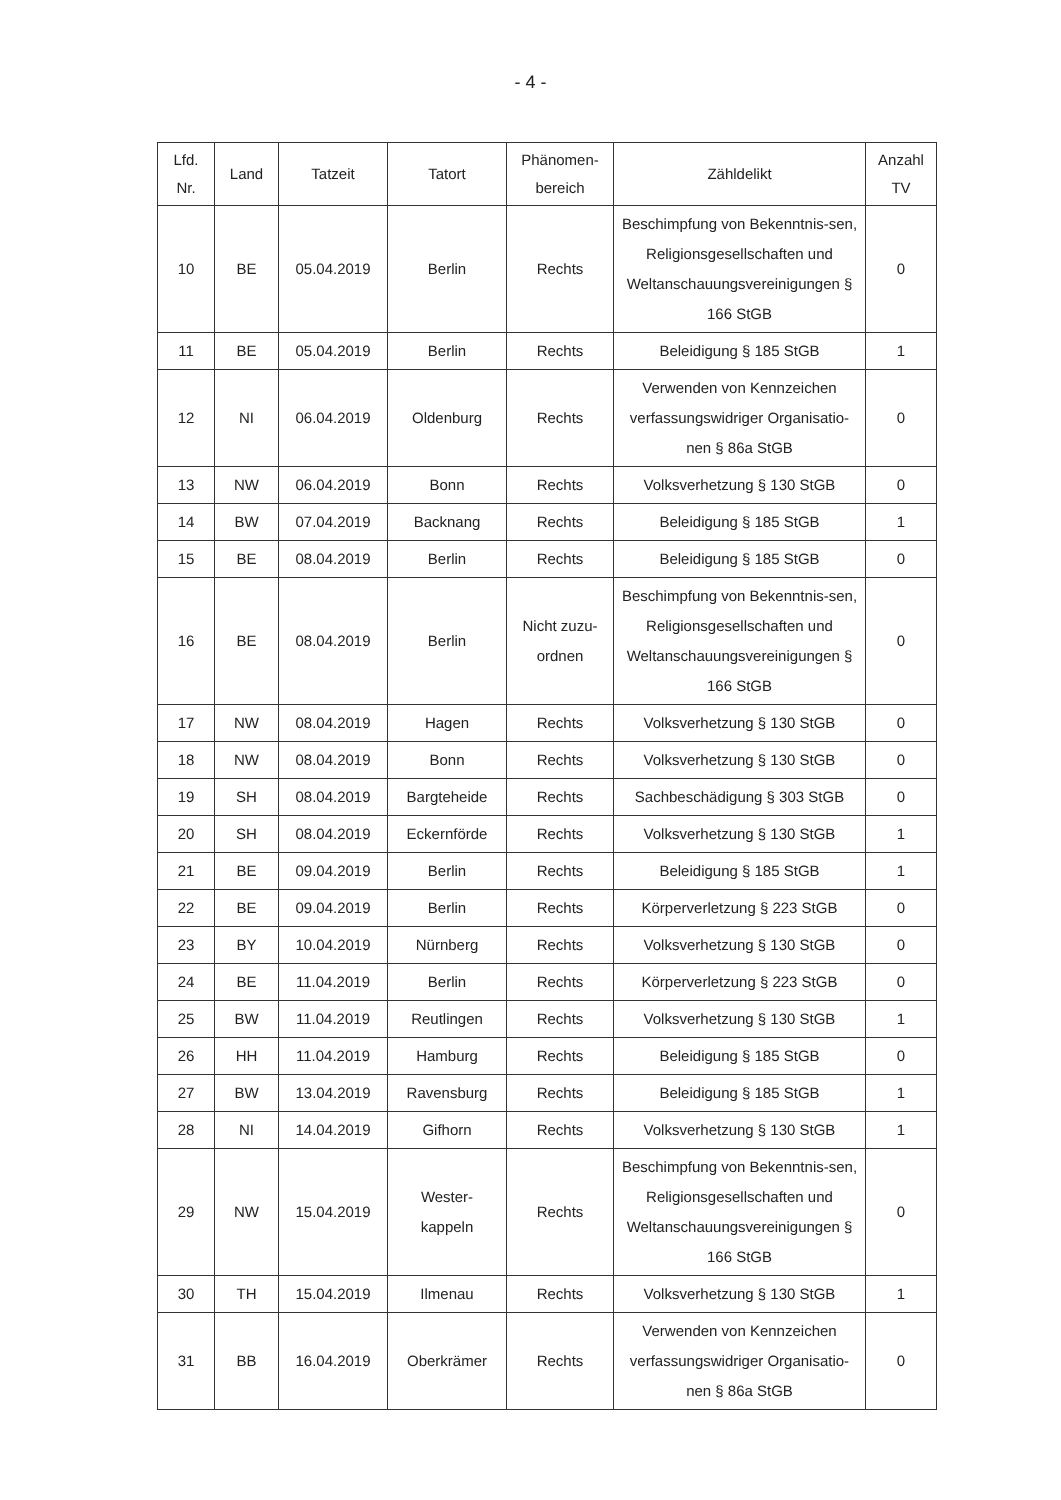- 4 -
| Lfd. Nr. | Land | Tatzeit | Tatort | Phänomen- bereich | Zähldelikt | Anzahl TV |
| --- | --- | --- | --- | --- | --- | --- |
| 10 | BE | 05.04.2019 | Berlin | Rechts | Beschimpfung von Bekenntnis-sen, Religionsgesellschaften und Weltanschauungsvereinigungen § 166 StGB | 0 |
| 11 | BE | 05.04.2019 | Berlin | Rechts | Beleidigung § 185 StGB | 1 |
| 12 | NI | 06.04.2019 | Oldenburg | Rechts | Verwenden von Kennzeichen verfassungswidriger Organisatio-nen § 86a StGB | 0 |
| 13 | NW | 06.04.2019 | Bonn | Rechts | Volksverhetzung § 130 StGB | 0 |
| 14 | BW | 07.04.2019 | Backnang | Rechts | Beleidigung § 185 StGB | 1 |
| 15 | BE | 08.04.2019 | Berlin | Rechts | Beleidigung § 185 StGB | 0 |
| 16 | BE | 08.04.2019 | Berlin | Nicht zuzu- ordnen | Beschimpfung von Bekenntnis-sen, Religionsgesellschaften und Weltanschauungsvereinigungen § 166 StGB | 0 |
| 17 | NW | 08.04.2019 | Hagen | Rechts | Volksverhetzung § 130 StGB | 0 |
| 18 | NW | 08.04.2019 | Bonn | Rechts | Volksverhetzung § 130 StGB | 0 |
| 19 | SH | 08.04.2019 | Bargteheide | Rechts | Sachbeschädigung § 303 StGB | 0 |
| 20 | SH | 08.04.2019 | Eckernförde | Rechts | Volksverhetzung § 130 StGB | 1 |
| 21 | BE | 09.04.2019 | Berlin | Rechts | Beleidigung § 185 StGB | 1 |
| 22 | BE | 09.04.2019 | Berlin | Rechts | Körperverletzung § 223 StGB | 0 |
| 23 | BY | 10.04.2019 | Nürnberg | Rechts | Volksverhetzung § 130 StGB | 0 |
| 24 | BE | 11.04.2019 | Berlin | Rechts | Körperverletzung § 223 StGB | 0 |
| 25 | BW | 11.04.2019 | Reutlingen | Rechts | Volksverhetzung § 130 StGB | 1 |
| 26 | HH | 11.04.2019 | Hamburg | Rechts | Beleidigung § 185 StGB | 0 |
| 27 | BW | 13.04.2019 | Ravensburg | Rechts | Beleidigung § 185 StGB | 1 |
| 28 | NI | 14.04.2019 | Gifhorn | Rechts | Volksverhetzung § 130 StGB | 1 |
| 29 | NW | 15.04.2019 | Wester- kappeln | Rechts | Beschimpfung von Bekenntnis-sen, Religionsgesellschaften und Weltanschauungsvereinigungen § 166 StGB | 0 |
| 30 | TH | 15.04.2019 | Ilmenau | Rechts | Volksverhetzung § 130 StGB | 1 |
| 31 | BB | 16.04.2019 | Oberkrämer | Rechts | Verwenden von Kennzeichen verfassungswidriger Organisatio-nen § 86a StGB | 0 |